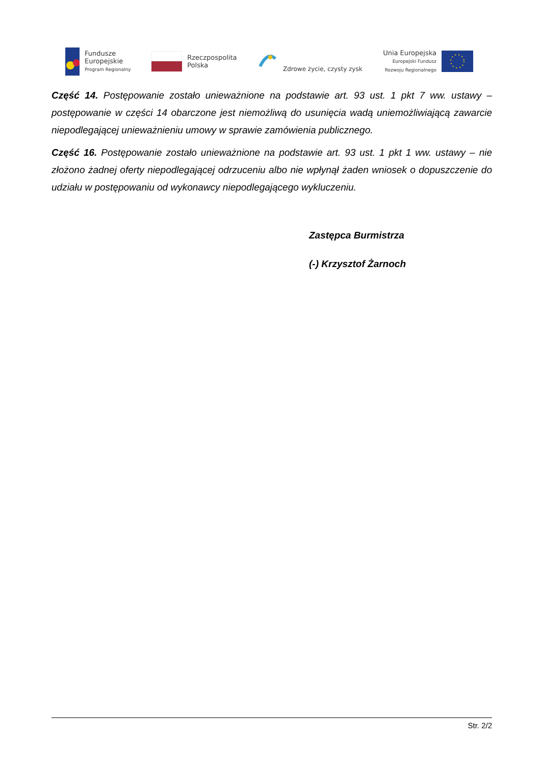Fundusze
Europejskie
Program Regionalny
Rzeczpospolita
Polska
Zdrowe życie, czysty zysk
Unia Europejska
Europejski Fundusz
Rozwoju Regionalnego
Część 14. Postępowanie zostało unieważnione na podstawie art. 93 ust. 1 pkt 7 ww. ustawy – postępowanie w części 14 obarczone jest niemożliwą do usunięcia wadą uniemożliwiającą zawarcie niepodlegającej unieważnieniu umowy w sprawie zamówienia publicznego.
Część 16. Postępowanie zostało unieważnione na podstawie art. 93 ust. 1 pkt 1 ww. ustawy – nie złożono żadnej oferty niepodlegającej odrzuceniu albo nie wpłynął żaden wniosek o dopuszczenie do udziału w postępowaniu od wykonawcy niepodlegającego wykluczeniu.
Zastępca Burmistrza
(-) Krzysztof Żarnoch
Str. 2/2